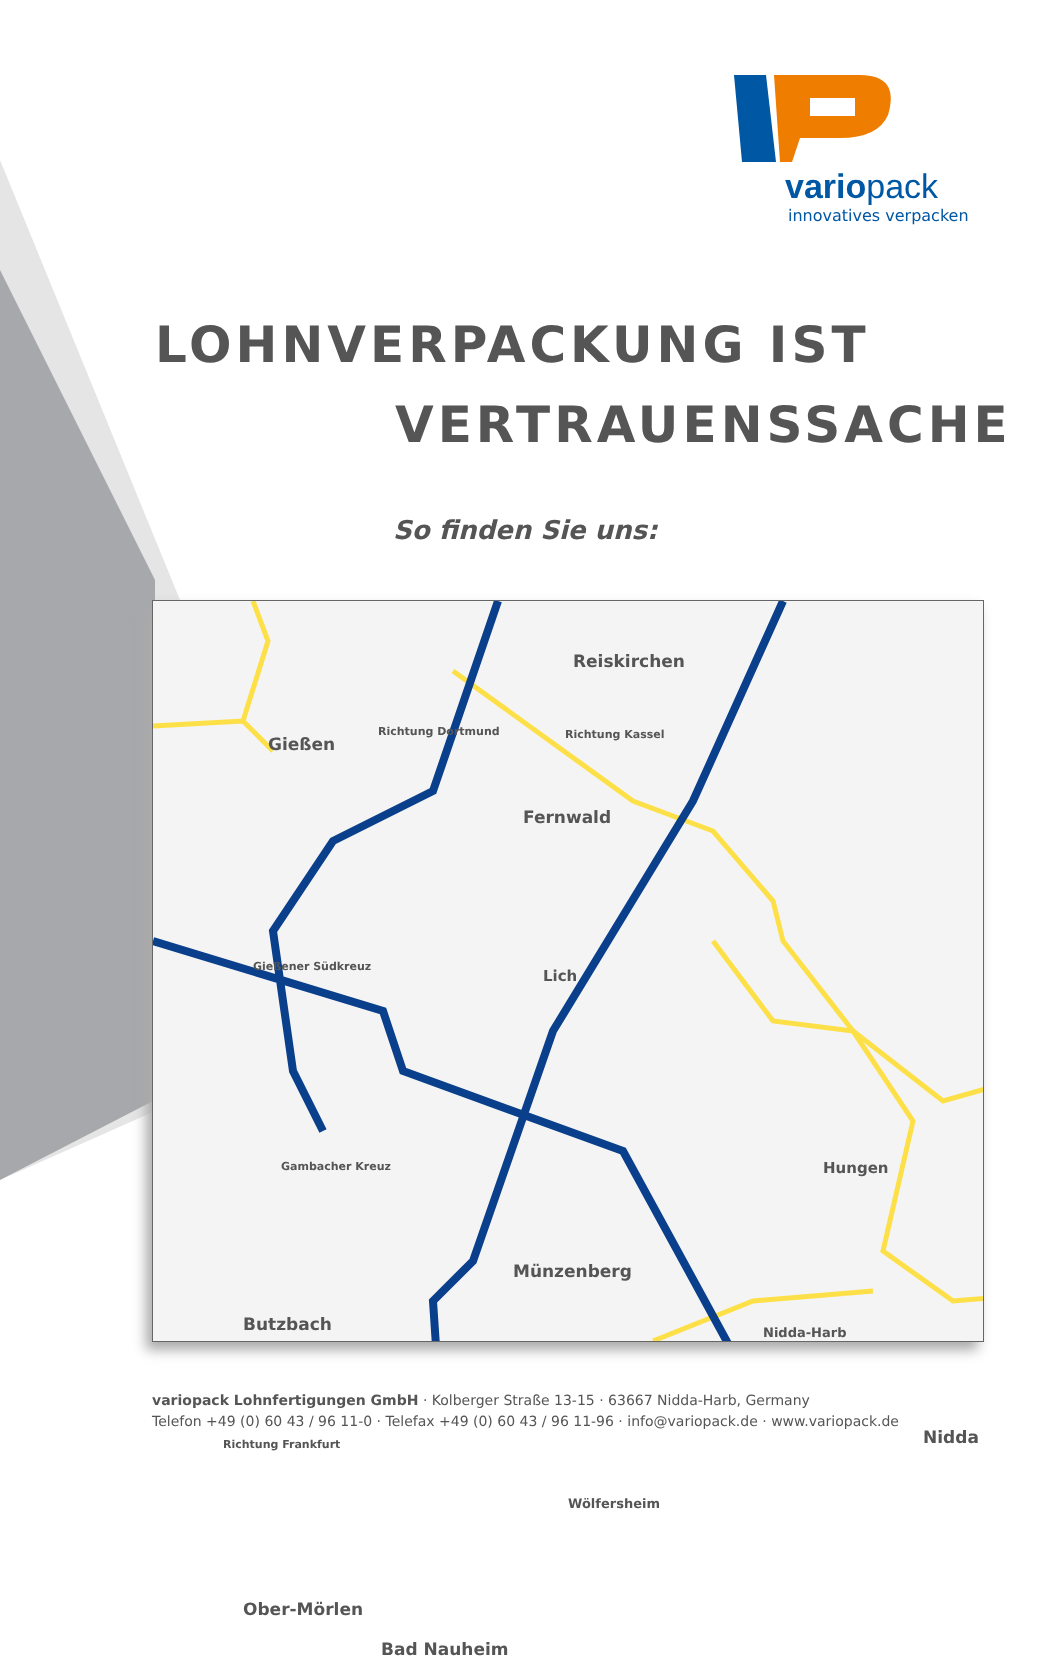variopack
innovatives verpacken
LOHNVERPACKUNG IST
VERTRAUENSSACHE
So finden Sie uns:
Reiskirchen
Gießen
Richtung Dortmund Richtung Kassel
Fernwald
Gießener Südkreuz
Lich
Gambacher Kreuz Hungen
Münzenberg
Butzbach Nidda-Harb
Nidda
Richtung Frankfurt
Wölfersheim
Ober-Mörlen
Bad Nauheim
variopack Lohnfertigungen GmbH · Kolberger Straße 13-15 · 63667 Nidda-Harb, Germany
Telefon +49 (0) 60 43 / 96 11-0 · Telefax +49 (0) 60 43 / 96 11-96 · info@variopack.de · www.variopack.de